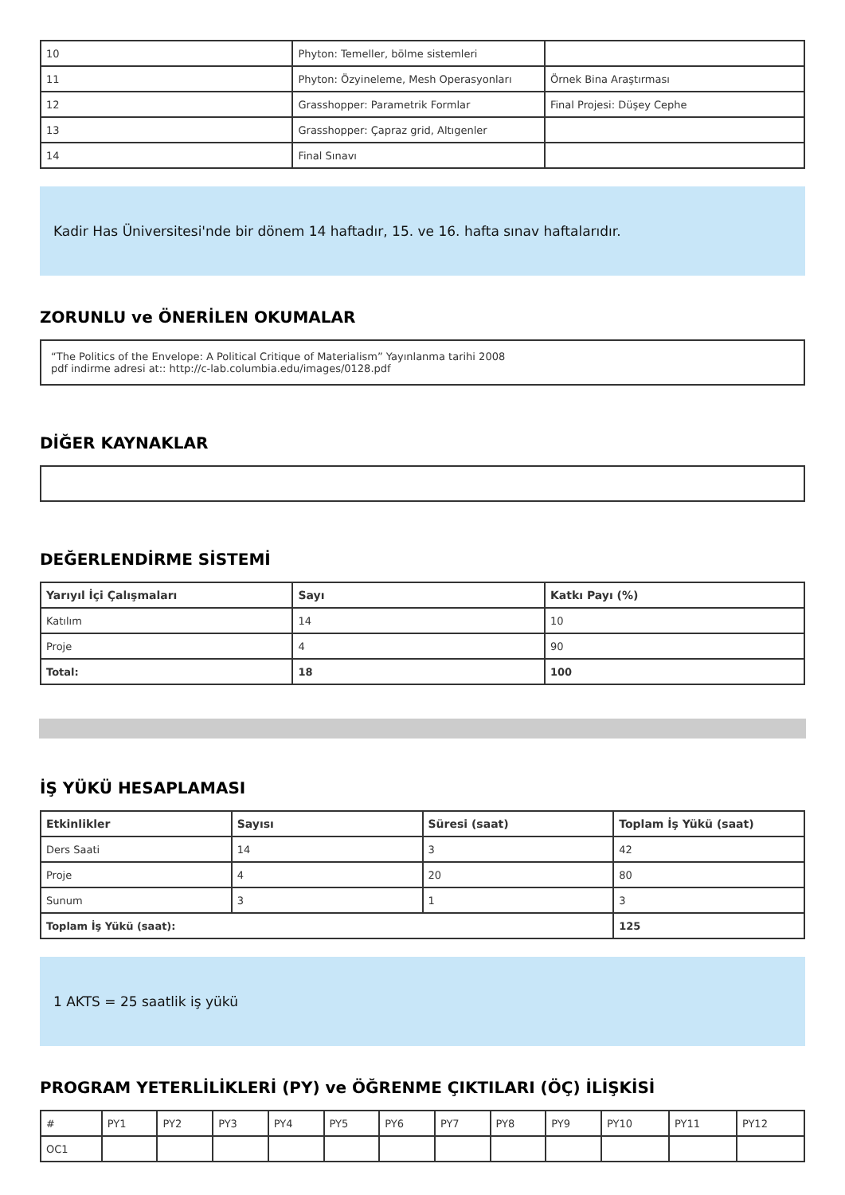| 10 | Phyton: Temeller, bölme sistemleri | |
| 11 | Phyton: Özyineleme, Mesh Operasyonları | Örnek Bina Araştırması |
| 12 | Grasshopper: Parametrik Formlar | Final Projesi: Düşey Cephe |
| 13 | Grasshopper: Çapraz grid, Altıgenler | |
| 14 | Final Sınavı | |
Kadir Has Üniversitesi'nde bir dönem 14 haftadır, 15. ve 16. hafta sınav haftalarıdır.
ZORUNLU ve ÖNERİLEN OKUMALAR
“The Politics of the Envelope: A Political Critique of Materialism” Yayınlanma tarihi 2008
pdf indirme adresi at:: http://c-lab.columbia.edu/images/0128.pdf
DİĞER KAYNAKLAR
DEĞERLENDİRME SİSTEMİ
| Yarıyıl İçi Çalışmaları | Sayı | Katkı Payı (%) |
| --- | --- | --- |
| Katılım | 14 | 10 |
| Proje | 4 | 90 |
| Total: | 18 | 100 |
İŞ YÜKÜ HESAPLAMASI
| Etkinlikler | Sayısı | Süresi (saat) | Toplam İş Yükü (saat) |
| --- | --- | --- | --- |
| Ders Saati | 14 | 3 | 42 |
| Proje | 4 | 20 | 80 |
| Sunum | 3 | 1 | 3 |
| Toplam İş Yükü (saat): | | | 125 |
1 AKTS = 25 saatlik iş yükü
PROGRAM YETERLİLİKLERİ (PY) ve ÖĞRENME ÇIKTILARI (ÖÇ) İLİŞKİSİ
| # | PY1 | PY2 | PY3 | PY4 | PY5 | PY6 | PY7 | PY8 | PY9 | PY10 | PY11 | PY12 |
| OC1 | | | | | | | | | | | | |